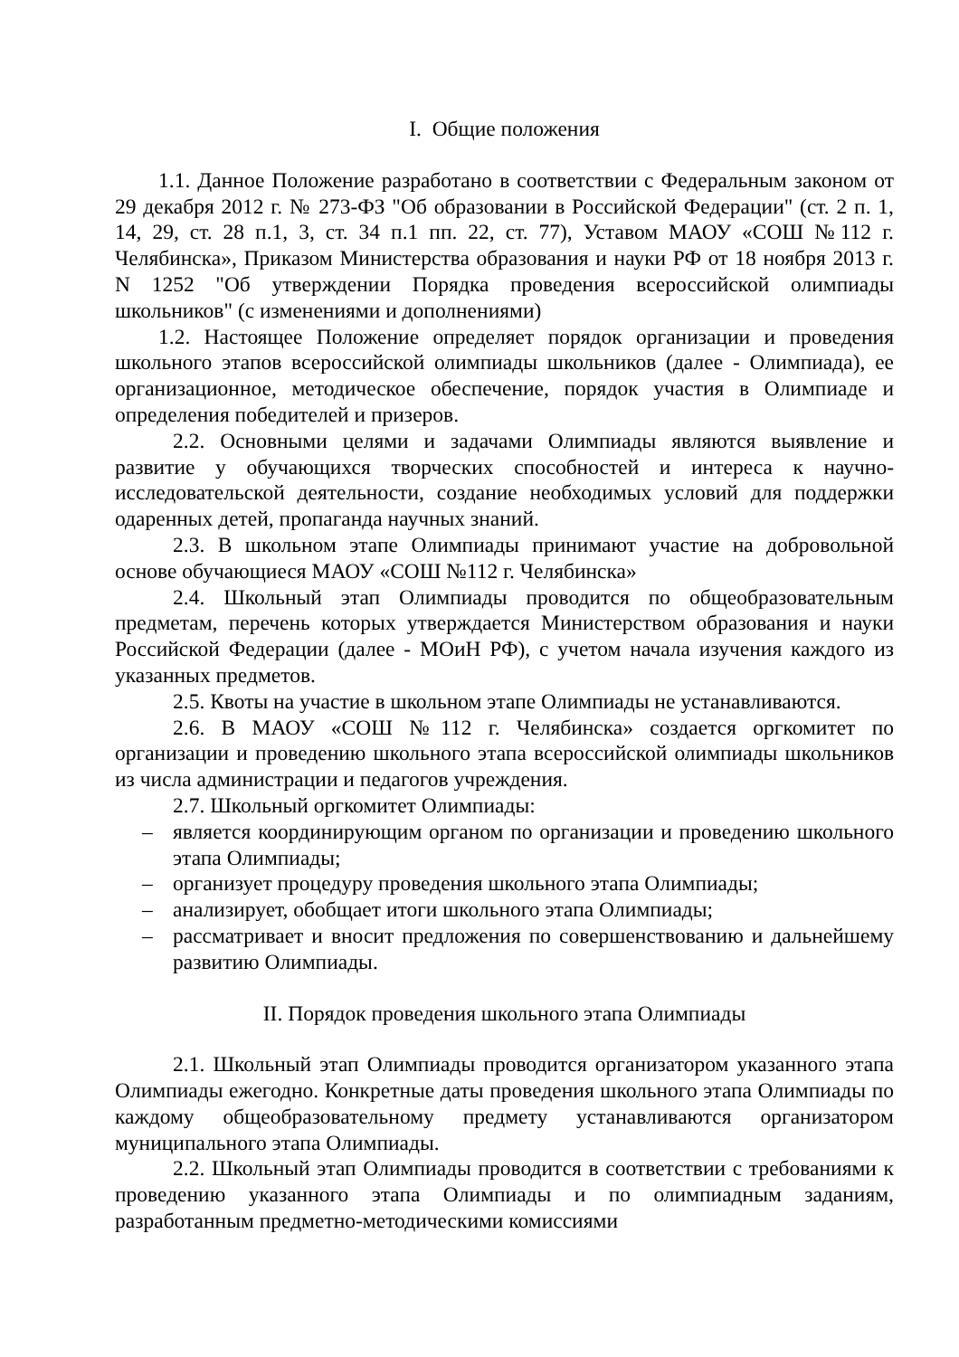I. Общие положения
1.1. Данное Положение разработано в соответствии с Федеральным законом от 29 декабря 2012 г. № 273-ФЗ "Об образовании в Российской Федерации" (ст. 2 п. 1, 14, 29, ст. 28 п.1, 3, ст. 34 п.1 пп. 22, ст. 77), Уставом МАОУ «СОШ №112 г. Челябинска», Приказом Министерства образования и науки РФ от 18 ноября 2013 г. N 1252 "Об утверждении Порядка проведения всероссийской олимпиады школьников" (с изменениями и дополнениями)
1.2. Настоящее Положение определяет порядок организации и проведения школьного этапов всероссийской олимпиады школьников (далее - Олимпиада), ее организационное, методическое обеспечение, порядок участия в Олимпиаде и определения победителей и призеров.
2.2. Основными целями и задачами Олимпиады являются выявление и развитие у обучающихся творческих способностей и интереса к научно-исследовательской деятельности, создание необходимых условий для поддержки одаренных детей, пропаганда научных знаний.
2.3. В школьном этапе Олимпиады принимают участие на добровольной основе обучающиеся МАОУ «СОШ №112 г. Челябинска»
2.4. Школьный этап Олимпиады проводится по общеобразовательным предметам, перечень которых утверждается Министерством образования и науки Российской Федерации (далее - МОиН РФ), с учетом начала изучения каждого из указанных предметов.
2.5. Квоты на участие в школьном этапе Олимпиады не устанавливаются.
2.6. В МАОУ «СОШ №112 г. Челябинска» создается оргкомитет по организации и проведению школьного этапа всероссийской олимпиады школьников из числа администрации и педагогов учреждения.
2.7. Школьный оргкомитет Олимпиады:
– является координирующим органом по организации и проведению школьного этапа Олимпиады;
– организует процедуру проведения школьного этапа Олимпиады;
– анализирует, обобщает итоги школьного этапа Олимпиады;
– рассматривает и вносит предложения по совершенствованию и дальнейшему развитию Олимпиады.
II. Порядок проведения школьного этапа Олимпиады
2.1. Школьный этап Олимпиады проводится организатором указанного этапа Олимпиады ежегодно. Конкретные даты проведения школьного этапа Олимпиады по каждому общеобразовательному предмету устанавливаются организатором муниципального этапа Олимпиады.
2.2. Школьный этап Олимпиады проводится в соответствии с требованиями к проведению указанного этапа Олимпиады и по олимпиадным заданиям, разработанным предметно-методическими комиссиями